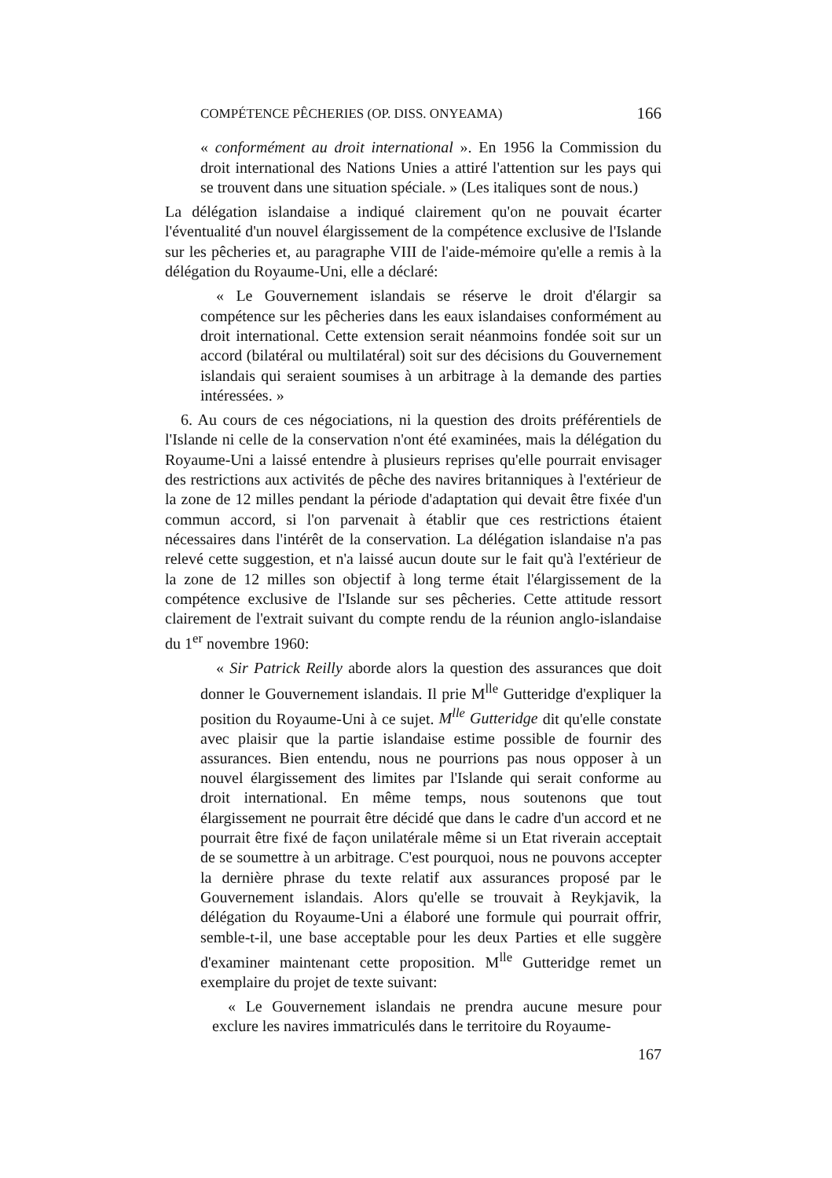COMPÉTENCE PÊCHERIES (OP. DISS. ONYEAMA) 166
« conformément au droit international ». En 1956 la Commission du droit international des Nations Unies a attiré l'attention sur les pays qui se trouvent dans une situation spéciale. » (Les italiques sont de nous.)
La délégation islandaise a indiqué clairement qu'on ne pouvait écarter l'éventualité d'un nouvel élargissement de la compétence exclusive de l'Islande sur les pêcheries et, au paragraphe VIII de l'aide-mémoire qu'elle a remis à la délégation du Royaume-Uni, elle a déclaré:
« Le Gouvernement islandais se réserve le droit d'élargir sa compétence sur les pêcheries dans les eaux islandaises conformément au droit international. Cette extension serait néanmoins fondée soit sur un accord (bilatéral ou multilatéral) soit sur des décisions du Gouvernement islandais qui seraient soumises à un arbitrage à la demande des parties intéressées. »
6. Au cours de ces négociations, ni la question des droits préférentiels de l'Islande ni celle de la conservation n'ont été examinées, mais la délégation du Royaume-Uni a laissé entendre à plusieurs reprises qu'elle pourrait envisager des restrictions aux activités de pêche des navires britanniques à l'extérieur de la zone de 12 milles pendant la période d'adaptation qui devait être fixée d'un commun accord, si l'on parvenait à établir que ces restrictions étaient nécessaires dans l'intérêt de la conservation. La délégation islandaise n'a pas relevé cette suggestion, et n'a laissé aucun doute sur le fait qu'à l'extérieur de la zone de 12 milles son objectif à long terme était l'élargissement de la compétence exclusive de l'Islande sur ses pêcheries. Cette attitude ressort clairement de l'extrait suivant du compte rendu de la réunion anglo-islandaise du 1<sup>er</sup> novembre 1960:
« Sir Patrick Reilly aborde alors la question des assurances que doit donner le Gouvernement islandais. Il prie M<sup>lle</sup> Gutteridge d'expliquer la position du Royaume-Uni à ce sujet. M<sup>lle</sup> Gutteridge dit qu'elle constate avec plaisir que la partie islandaise estime possible de fournir des assurances. Bien entendu, nous ne pourrions pas nous opposer à un nouvel élargissement des limites par l'Islande qui serait conforme au droit international. En même temps, nous soutenons que tout élargissement ne pourrait être décidé que dans le cadre d'un accord et ne pourrait être fixé de façon unilatérale même si un Etat riverain acceptait de se soumettre à un arbitrage. C'est pourquoi, nous ne pouvons accepter la dernière phrase du texte relatif aux assurances proposé par le Gouvernement islandais. Alors qu'elle se trouvait à Reykjavik, la délégation du Royaume-Uni a élaboré une formule qui pourrait offrir, semble-t-il, une base acceptable pour les deux Parties et elle suggère d'examiner maintenant cette proposition. M<sup>lle</sup> Gutteridge remet un exemplaire du projet de texte suivant:
« Le Gouvernement islandais ne prendra aucune mesure pour exclure les navires immatriculés dans le territoire du Royaume-
167